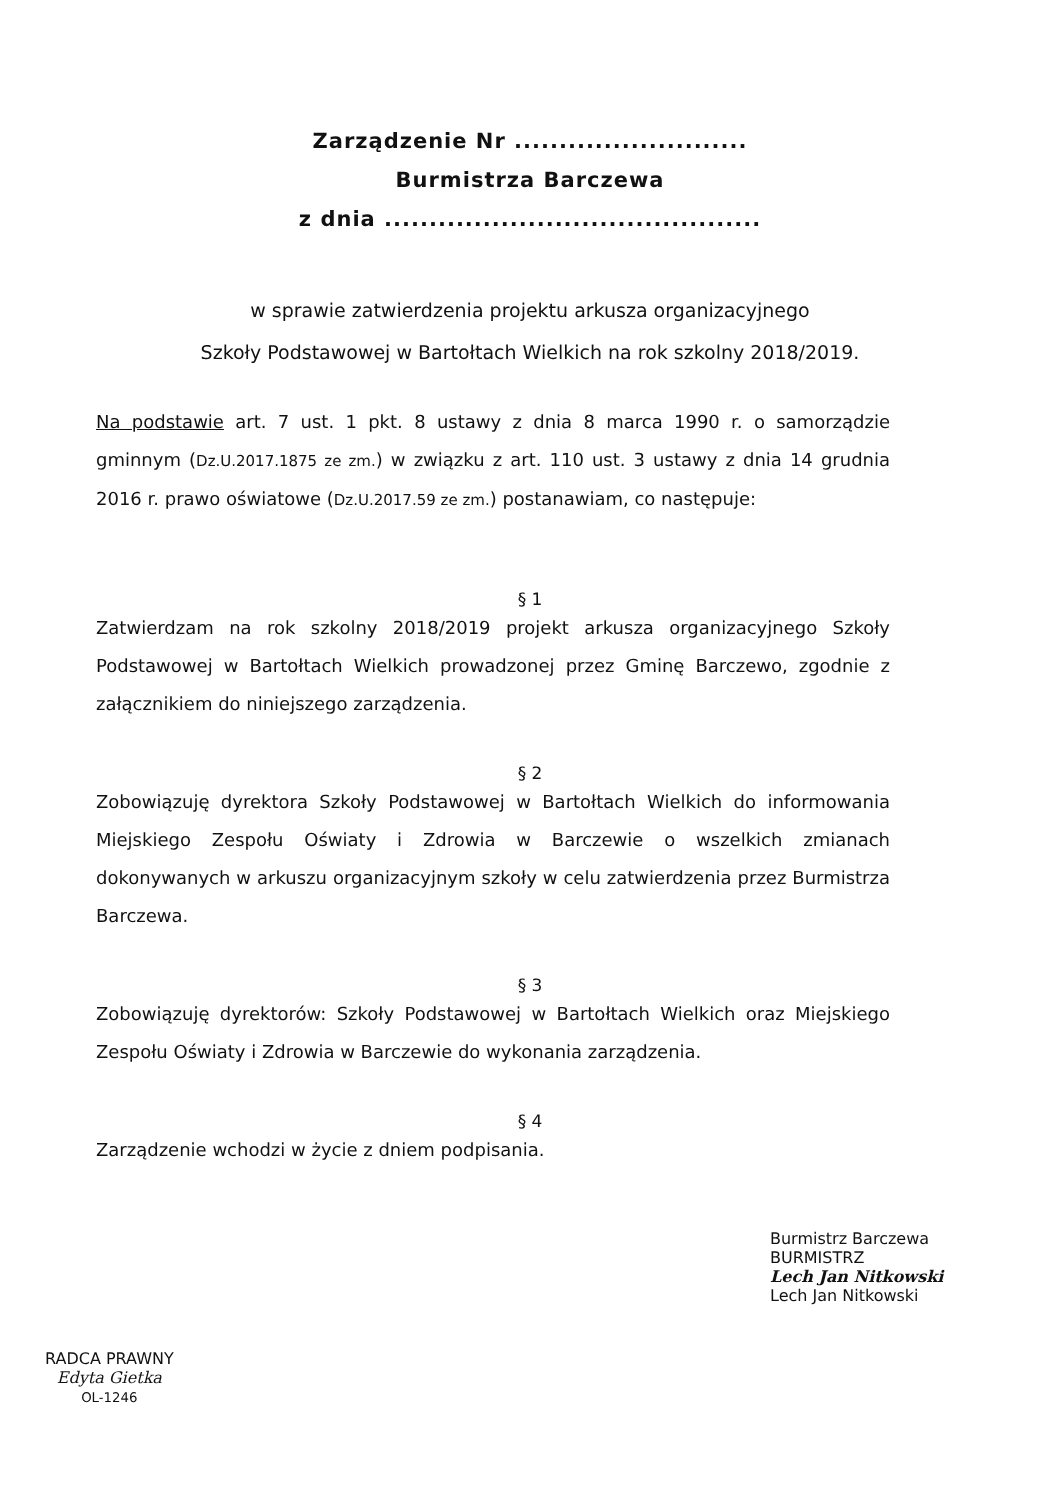Zarządzenie Nr ..........................
Burmistrza Barczewa
z dnia ..........................................
w sprawie zatwierdzenia projektu arkusza organizacyjnego
Szkoły Podstawowej w Bartołtach Wielkich na rok szkolny 2018/2019.
Na podstawie art. 7 ust. 1 pkt. 8 ustawy z dnia 8 marca 1990 r. o samorządzie gminnym (Dz.U.2017.1875 ze zm.) w związku z art. 110 ust. 3 ustawy z dnia 14 grudnia 2016 r. prawo oświatowe (Dz.U.2017.59 ze zm.) postanawiam, co następuje:
§ 1
Zatwierdzam na rok szkolny 2018/2019 projekt arkusza organizacyjnego Szkoły Podstawowej w Bartołtach Wielkich prowadzonej przez Gminę Barczewo, zgodnie z załącznikiem do niniejszego zarządzenia.
§ 2
Zobowiązuję dyrektora Szkoły Podstawowej w Bartołtach Wielkich do informowania Miejskiego Zespołu Oświaty i Zdrowia w Barczewie o wszelkich zmianach dokonywanych w arkuszu organizacyjnym szkoły w celu zatwierdzenia przez Burmistrza Barczewa.
§ 3
Zobowiązuję dyrektorów: Szkoły Podstawowej w Bartołtach Wielkich oraz Miejskiego Zespołu Oświaty i Zdrowia w Barczewie do wykonania zarządzenia.
§ 4
Zarządzenie wchodzi w życie z dniem podpisania.
RADCA PRAWNY
Edyta Gietka
OL-1246
Burmistrz Barczewa
BURMISTRZ
Lech Jan Nitkowski
Lech Jan Nitkowski